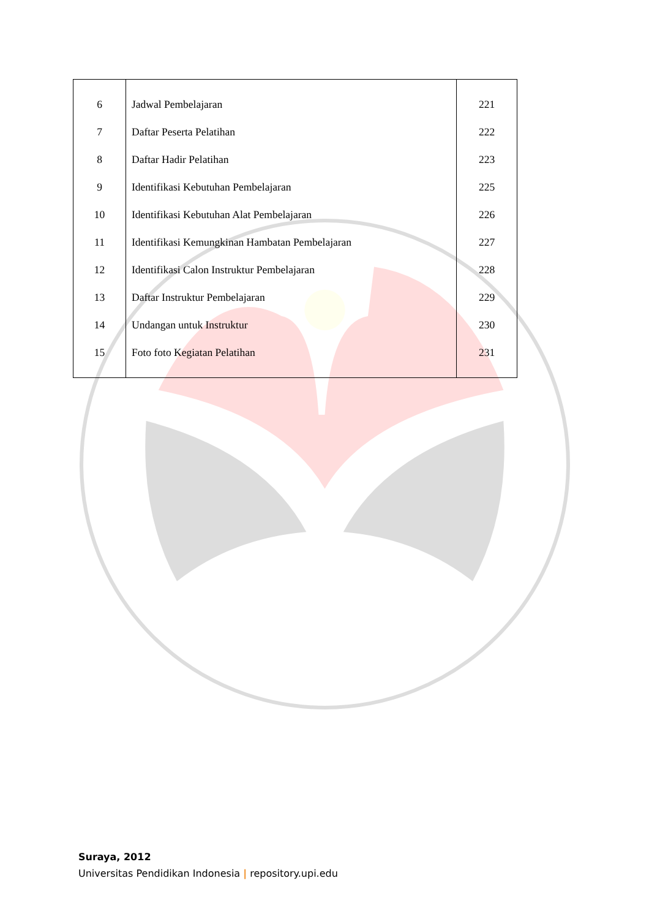| 6 | Jadwal Pembelajaran | 221 |
| 7 | Daftar Peserta Pelatihan | 222 |
| 8 | Daftar Hadir Pelatihan | 223 |
| 9 | Identifikasi Kebutuhan Pembelajaran | 225 |
| 10 | Identifikasi Kebutuhan Alat Pembelajaran | 226 |
| 11 | Identifikasi Kemungkinan Hambatan Pembelajaran | 227 |
| 12 | Identifikasi Calon Instruktur Pembelajaran | 228 |
| 13 | Daftar Instruktur Pembelajaran | 229 |
| 14 | Undangan untuk Instruktur | 230 |
| 15 | Foto foto Kegiatan Pelatihan | 231 |
Suraya, 2012
Universitas Pendidikan Indonesia | repository.upi.edu